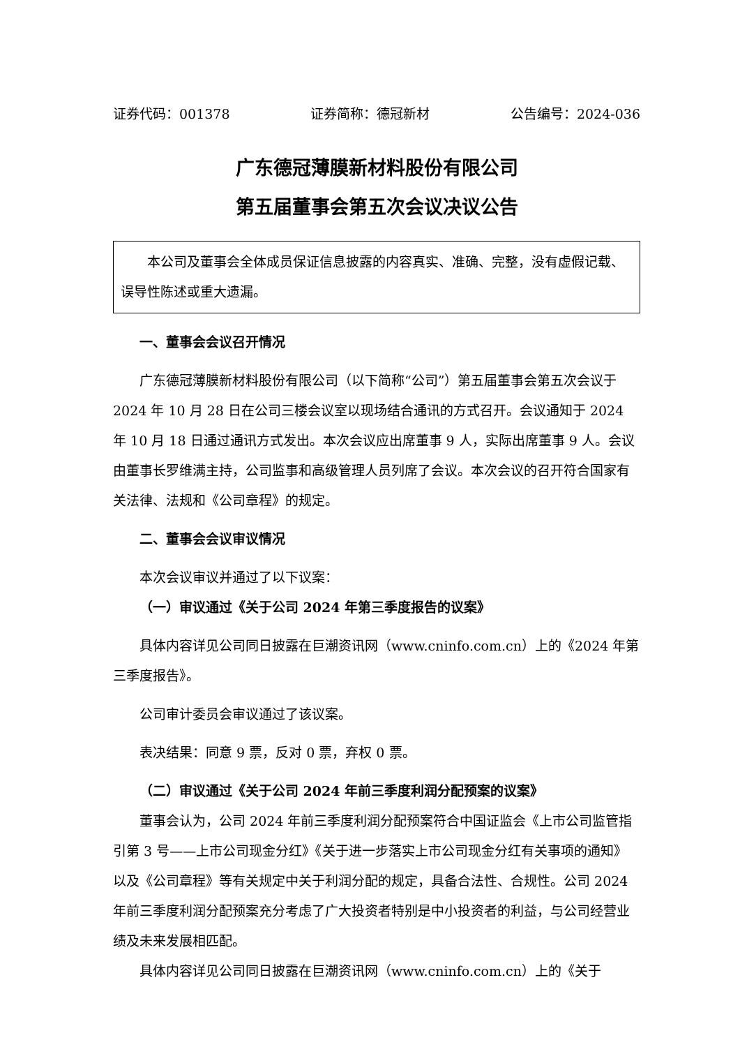证券代码：001378 证券简称：德冠新材 公告编号：2024-036
广东德冠薄膜新材料股份有限公司
第五届董事会第五次会议决议公告
本公司及董事会全体成员保证信息披露的内容真实、准确、完整，没有虚假记载、误导性陈述或重大遗漏。
一、董事会会议召开情况
广东德冠薄膜新材料股份有限公司（以下简称“公司”）第五届董事会第五次会议于 2024 年 10 月 28 日在公司三楼会议室以现场结合通讯的方式召开。会议通知于 2024 年 10 月 18 日通过通讯方式发出。本次会议应出席董事 9 人，实际出席董事 9 人。会议由董事长罗维满主持，公司监事和高级管理人员列席了会议。本次会议的召开符合国家有关法律、法规和《公司章程》的规定。
二、董事会会议审议情况
本次会议审议并通过了以下议案：
（一）审议通过《关于公司 2024 年第三季度报告的议案》
具体内容详见公司同日披露在巨潮资讯网（www.cninfo.com.cn）上的《2024 年第三季度报告》。
公司审计委员会审议通过了该议案。
表决结果：同意 9 票，反对 0 票，弃权 0 票。
（二）审议通过《关于公司 2024 年前三季度利润分配预案的议案》
董事会认为，公司 2024 年前三季度利润分配预案符合中国证监会《上市公司监管指引第 3 号——上市公司现金分红》《关于进一步落实上市公司现金分红有关事项的通知》以及《公司章程》等有关规定中关于利润分配的规定，具备合法性、合规性。公司 2024 年前三季度利润分配预案充分考虑了广大投资者特别是中小投资者的利益，与公司经营业绩及未来发展相匹配。
具体内容详见公司同日披露在巨潮资讯网（www.cninfo.com.cn）上的《关于